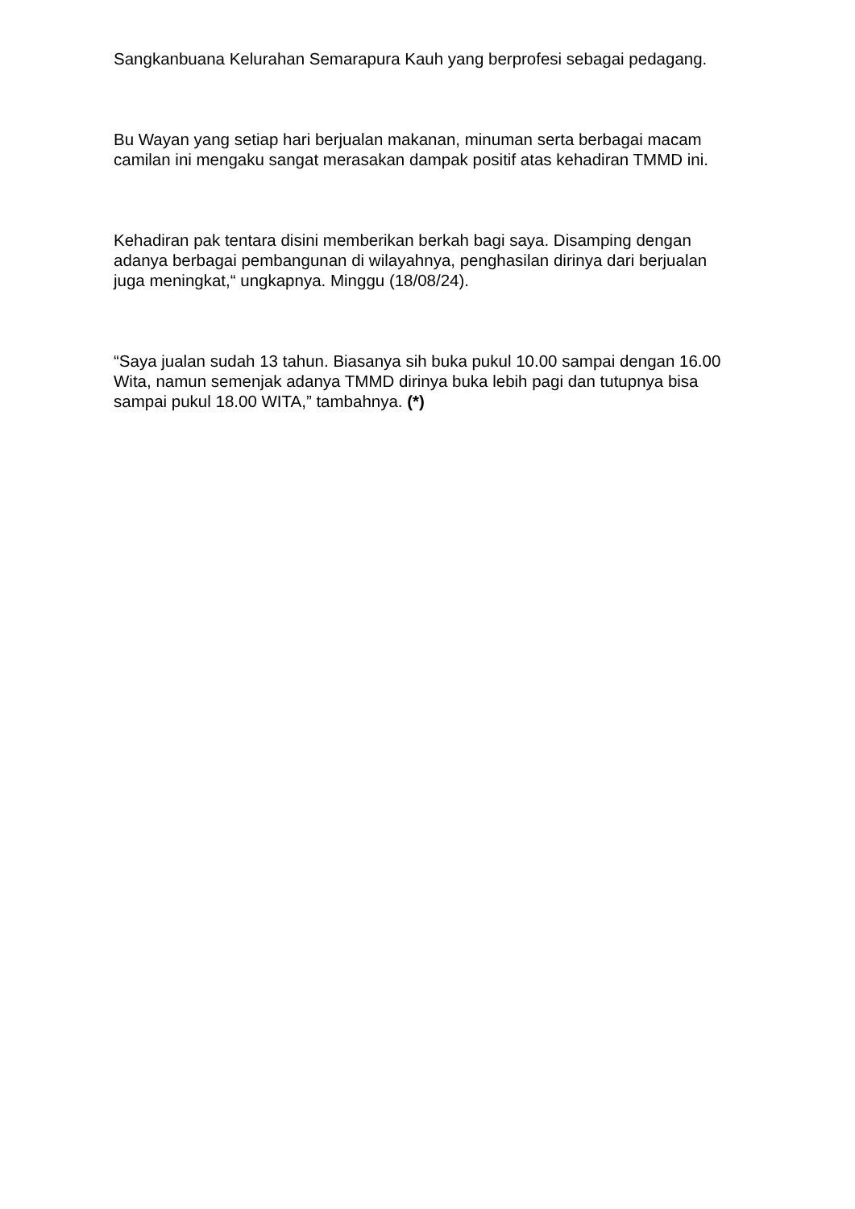Sangkanbuana Kelurahan Semarapura Kauh yang berprofesi sebagai pedagang.
Bu Wayan yang setiap hari berjualan makanan, minuman serta berbagai macam camilan ini mengaku sangat merasakan dampak positif atas kehadiran TMMD ini.
Kehadiran pak tentara disini memberikan berkah bagi saya. Disamping dengan adanya berbagai pembangunan di wilayahnya, penghasilan dirinya dari berjualan juga meningkat,“ ungkapnya. Minggu (18/08/24).
“Saya jualan sudah 13 tahun. Biasanya sih buka pukul 10.00 sampai dengan 16.00 Wita, namun semenjak adanya TMMD dirinya buka lebih pagi dan tutupnya bisa sampai pukul 18.00 WITA,” tambahnya. (*)